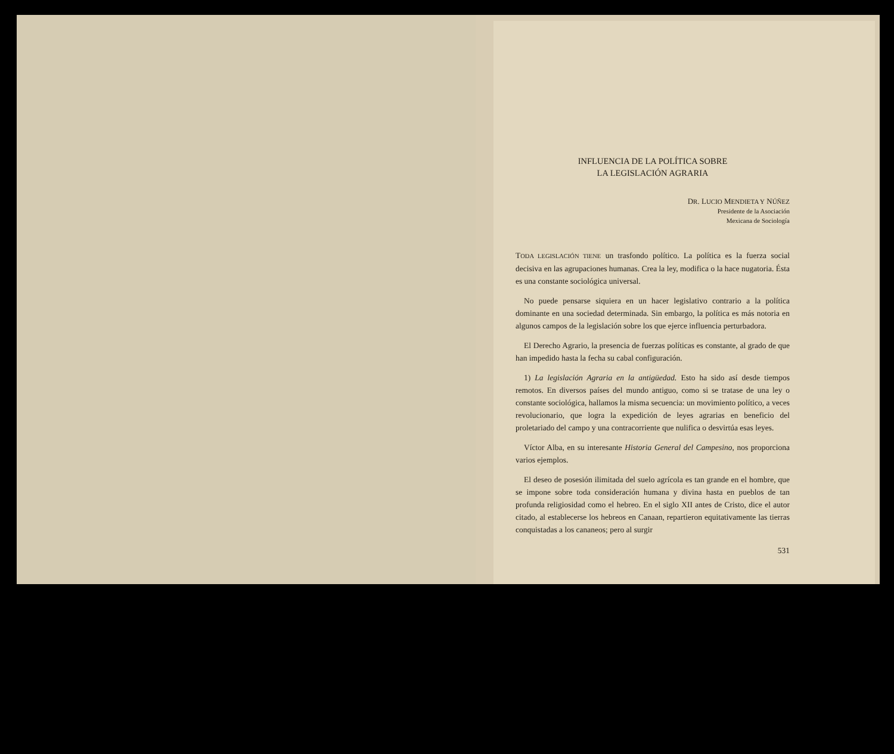INFLUENCIA DE LA POLÍTICA SOBRE
LA LEGISLACIÓN AGRARIA
DR. LUCIO MENDIETA Y NÚÑEZ
Presidente de la Asociación
Mexicana de Sociología
TODA LEGISLACIÓN TIENE un trasfondo político. La política es la fuerza social decisiva en las agrupaciones humanas. Crea la ley, modifica o la hace nugatoria. Ésta es una constante sociológica universal.
No puede pensarse siquiera en un hacer legislativo contrario a la política dominante en una sociedad determinada. Sin embargo, la política es más notoria en algunos campos de la legislación sobre los que ejerce influencia perturbadora.
El Derecho Agrario, la presencia de fuerzas políticas es constante, al grado de que han impedido hasta la fecha su cabal configuración.
1) La legislación Agraria en la antigüedad. Esto ha sido así desde tiempos remotos. En diversos países del mundo antiguo, como si se tratase de una ley o constante sociológica, hallamos la misma secuencia: un movimiento político, a veces revolucionario, que logra la expedición de leyes agrarias en beneficio del proletariado del campo y una contracorriente que nulifica o desvirtúa esas leyes.
Víctor Alba, en su interesante Historia General del Campesino, nos proporciona varios ejemplos.
El deseo de posesión ilimitada del suelo agrícola es tan grande en el hombre, que se impone sobre toda consideración humana y divina hasta en pueblos de tan profunda religiosidad como el hebreo. En el siglo XII antes de Cristo, dice el autor citado, al establecerse los hebreos en Canaan, repartieron equitativamente las tierras conquistadas a los cananeos; pero al surgir
531